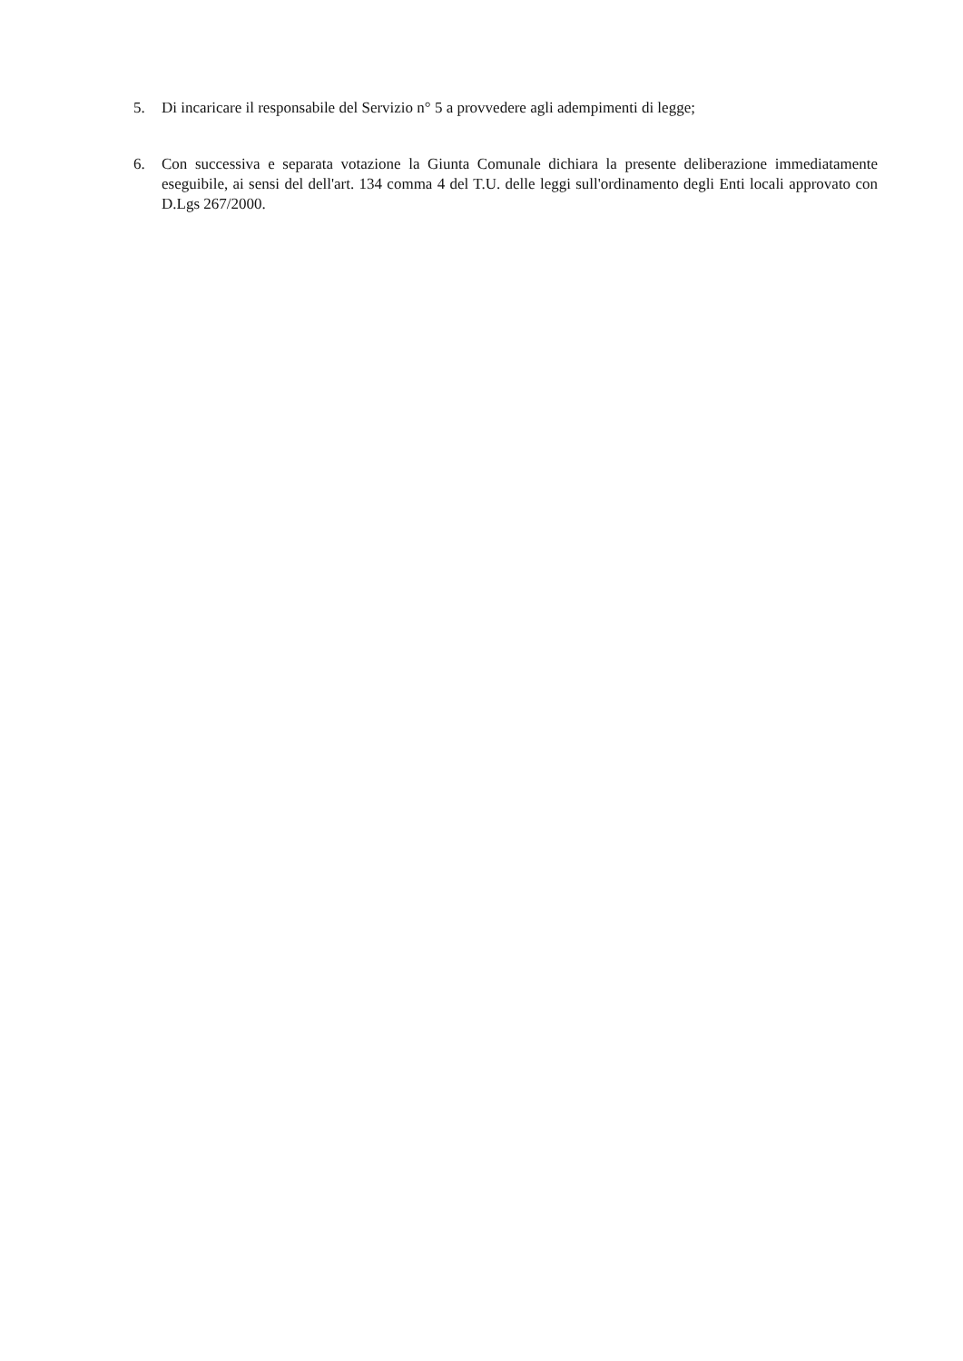5. Di incaricare il responsabile del Servizio n° 5 a provvedere agli adempimenti di legge;
6. Con successiva e separata votazione la Giunta Comunale dichiara la presente deliberazione immediatamente eseguibile, ai sensi del dell'art. 134 comma 4 del T.U. delle leggi sull'ordinamento degli Enti locali approvato con D.Lgs 267/2000.